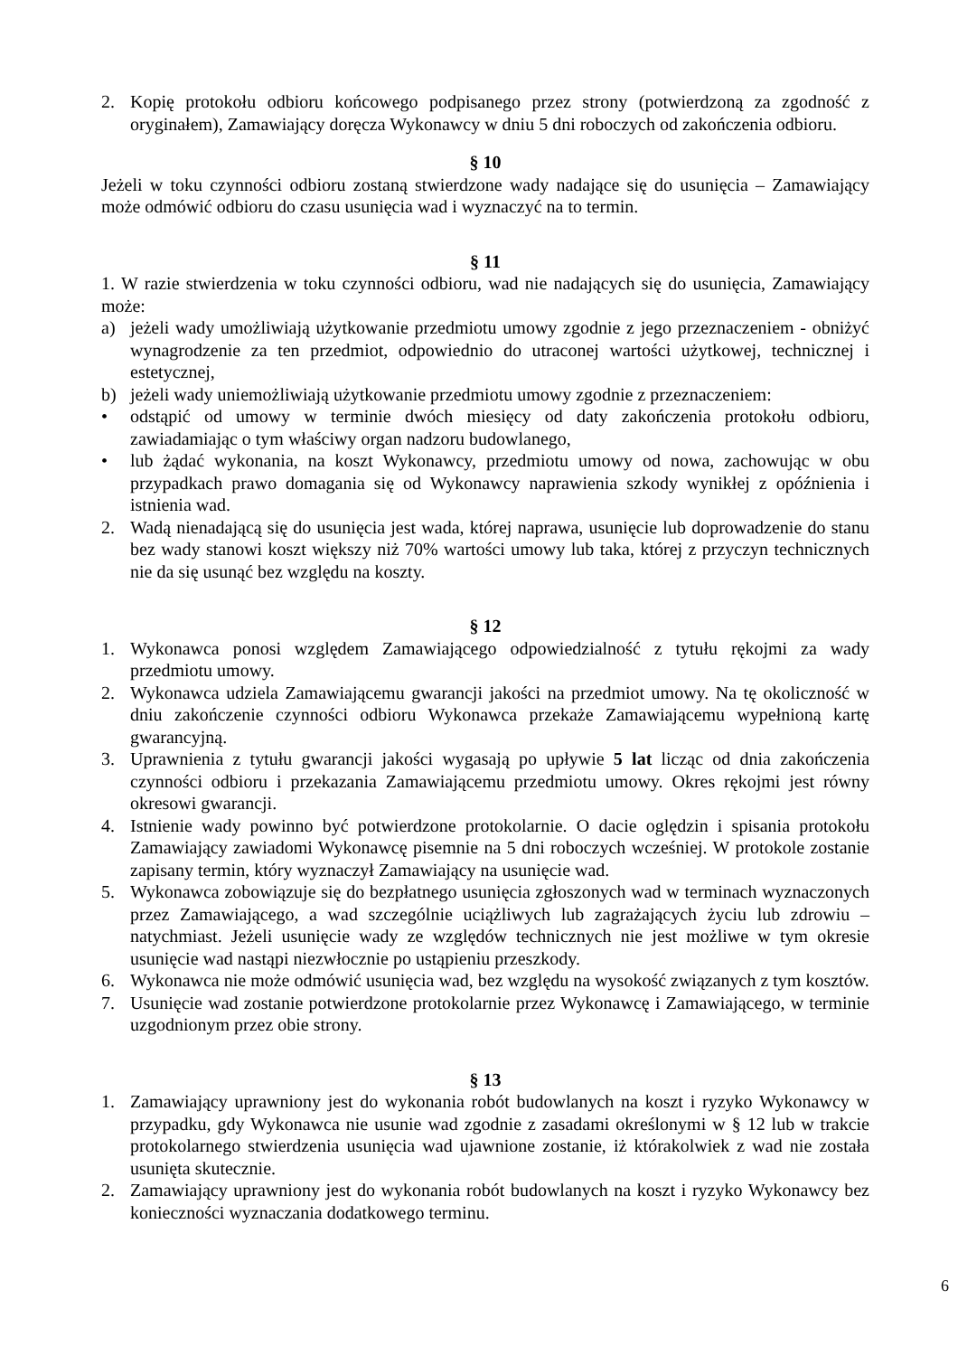2. Kopię protokołu odbioru końcowego podpisanego przez strony (potwierdzoną za zgodność z oryginałem), Zamawiający doręcza Wykonawcy w dniu 5 dni roboczych od zakończenia odbioru.
§ 10
Jeżeli w toku czynności odbioru zostaną stwierdzone wady nadające się do usunięcia – Zamawiający może odmówić odbioru do czasu usunięcia wad i wyznaczyć na to termin.
§ 11
1. W razie stwierdzenia w toku czynności odbioru, wad nie nadających się do usunięcia, Zamawiający może:
a) jeżeli wady umożliwiają użytkowanie przedmiotu umowy zgodnie z jego przeznaczeniem - obniżyć wynagrodzenie za ten przedmiot, odpowiednio do utraconej wartości użytkowej, technicznej i estetycznej,
b) jeżeli wady uniemożliwiają użytkowanie przedmiotu umowy zgodnie z przeznaczeniem:
• odstąpić od umowy w terminie dwóch miesięcy od daty zakończenia protokołu odbioru, zawiadamiając o tym właściwy organ nadzoru budowlanego,
• lub żądać wykonania, na koszt Wykonawcy, przedmiotu umowy od nowa, zachowując w obu przypadkach prawo domagania się od Wykonawcy naprawienia szkody wynikłej z opóźnienia i istnienia wad.
2. Wadą nienadającą się do usunięcia jest wada, której naprawa, usunięcie lub doprowadzenie do stanu bez wady stanowi koszt większy niż 70% wartości umowy lub taka, której z przyczyn technicznych nie da się usunąć bez względu na koszty.
§ 12
1. Wykonawca ponosi względem Zamawiającego odpowiedzialność z tytułu rękojmi za wady przedmiotu umowy.
2. Wykonawca udziela Zamawiającemu gwarancji jakości na przedmiot umowy. Na tę okoliczność w dniu zakończenie czynności odbioru Wykonawca przekaże Zamawiającemu wypełnioną kartę gwarancyjną.
3. Uprawnienia z tytułu gwarancji jakości wygasają po upływie 5 lat licząc od dnia zakończenia czynności odbioru i przekazania Zamawiającemu przedmiotu umowy. Okres rękojmi jest równy okresowi gwarancji.
4. Istnienie wady powinno być potwierdzone protokolarnie. O dacie oględzin i spisania protokołu Zamawiający zawiadomi Wykonawcę pisemnie na 5 dni roboczych wcześniej. W protokole zostanie zapisany termin, który wyznaczył Zamawiający na usunięcie wad.
5. Wykonawca zobowiązuje się do bezpłatnego usunięcia zgłoszonych wad w terminach wyznaczonych przez Zamawiającego, a wad szczególnie uciążliwych lub zagrażających życiu lub zdrowiu – natychmiast. Jeżeli usunięcie wady ze względów technicznych nie jest możliwe w tym okresie usunięcie wad nastąpi niezwłocznie po ustąpieniu przeszkody.
6. Wykonawca nie może odmówić usunięcia wad, bez względu na wysokość związanych z tym kosztów.
7. Usunięcie wad zostanie potwierdzone protokolarnie przez Wykonawcę i Zamawiającego, w terminie uzgodnionym przez obie strony.
§ 13
1. Zamawiający uprawniony jest do wykonania robót budowlanych na koszt i ryzyko Wykonawcy w przypadku, gdy Wykonawca nie usunie wad zgodnie z zasadami określonymi w § 12 lub w trakcie protokolarnego stwierdzenia usunięcia wad ujawnione zostanie, iż którakolwiek z wad nie została usunięta skutecznie.
2. Zamawiający uprawniony jest do wykonania robót budowlanych na koszt i ryzyko Wykonawcy bez konieczności wyznaczania dodatkowego terminu.
6